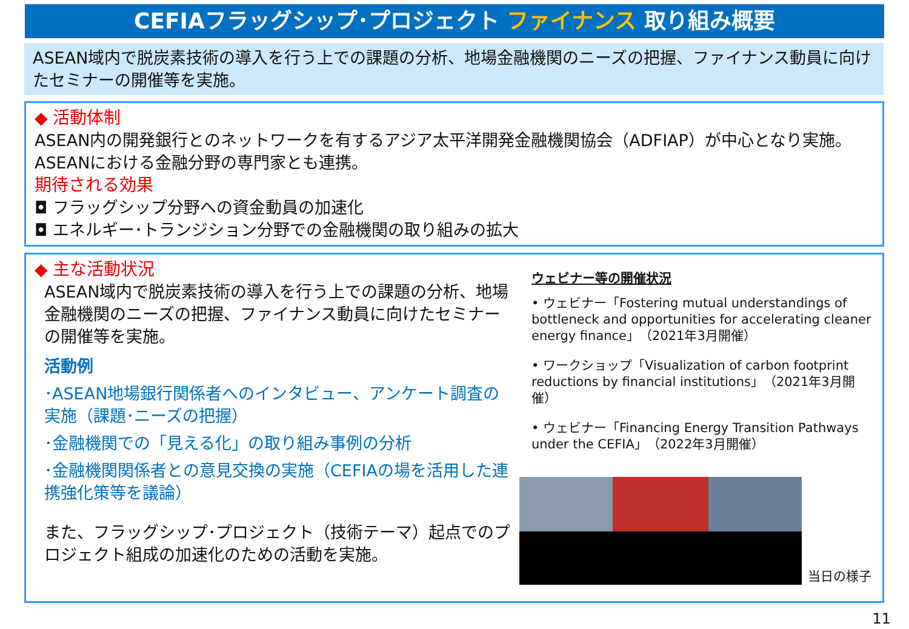CEFIAフラッグシップ･プロジェクト ファイナンス 取り組み概要
ASEAN域内で脱炭素技術の導入を行う上での課題の分析、地場金融機関のニーズの把握、ファイナンス動員に向けたセミナーの開催等を実施。
◆ 活動体制
ASEAN内の開発銀行とのネットワークを有するアジア太平洋開発金融機関協会（ADFIAP）が中心となり実施。
ASEANにおける金融分野の専門家とも連携。
期待される効果
◘ フラッグシップ分野への資金動員の加速化
◘ エネルギー･トランジション分野での金融機関の取り組みの拡大
◆ 主な活動状況
ASEAN域内で脱炭素技術の導入を行う上での課題の分析、地場金融機関のニーズの把握、ファイナンス動員に向けたセミナーの開催等を実施。
活動例
･ASEAN地場銀行関係者へのインタビュー、アンケート調査の実施（課題･ニーズの把握）
･金融機関での「見える化」の取り組み事例の分析
･金融機関関係者との意見交換の実施（CEFIAの場を活用した連携強化策等を議論）
また、フラッグシップ･プロジェクト（技術テーマ）起点でのプロジェクト組成の加速化のための活動を実施。
ウェビナー等の開催状況
• ウェビナー「Fostering mutual understandings of bottleneck and opportunities for accelerating cleaner energy finance」（2021年3月開催）
• ワークショップ「Visualization of carbon footprint reductions by financial institutions」（2021年3月開催）
• ウェビナー「Financing Energy Transition Pathways under the CEFIA」（2022年3月開催）
当日の様子
11